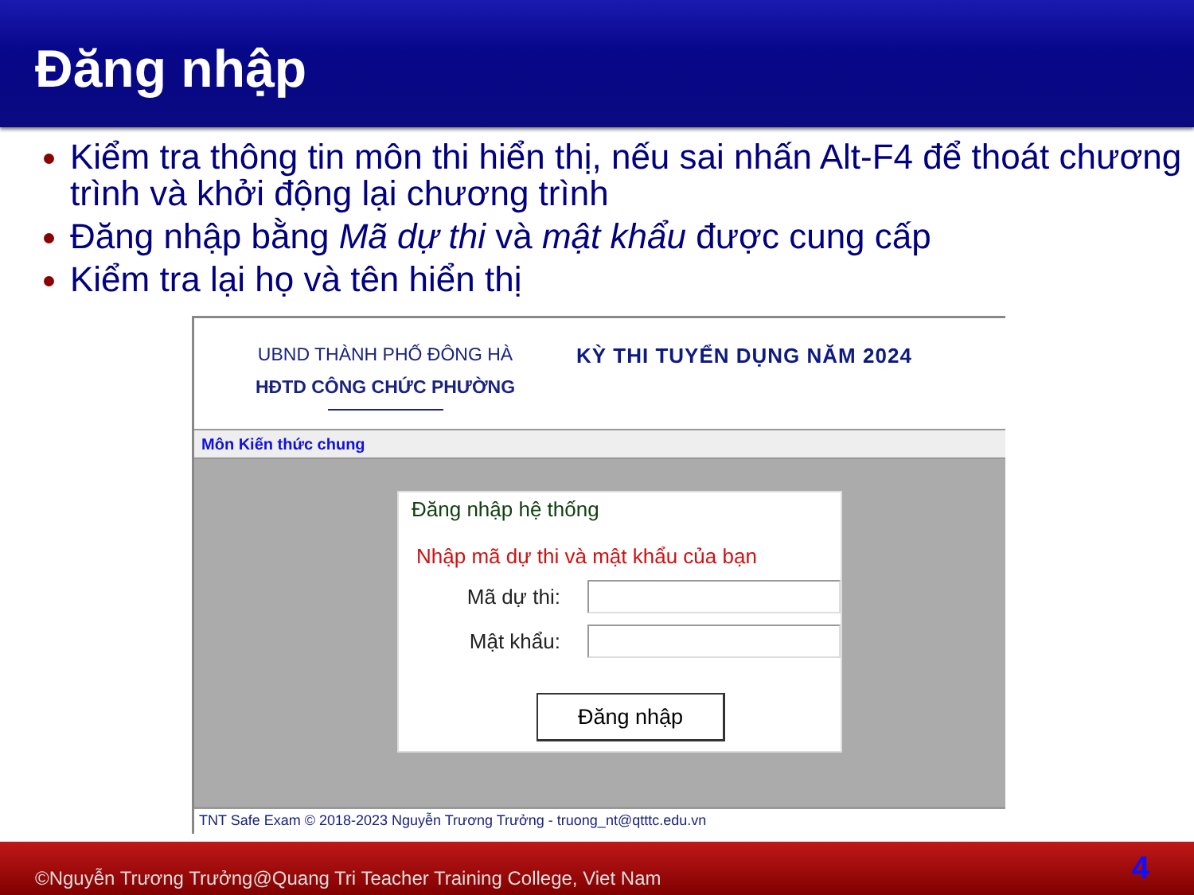Đăng nhập
Kiểm tra thông tin môn thi hiển thị, nếu sai nhấn Alt-F4 để thoát chương trình và khởi động lại chương trình
Đăng nhập bằng Mã dự thi và mật khẩu được cung cấp
Kiểm tra lại họ và tên hiển thị
UBND THÀNH PHỐ ĐÔNG HÀ
HĐTD CÔNG CHỨC PHƯỜNG
KỲ THI TUYỂN DỤNG NĂM 2024
Môn Kiến thức chung
Đăng nhập hệ thống
Nhập mã dự thi và mật khẩu của bạn
Mã dự thi:
Mật khẩu:
Đăng nhập
TNT Safe Exam © 2018-2023 Nguyễn Trương Trưởng - truong_nt@qtttc.edu.vn
©Nguyễn Trương Trưởng@Quang Tri Teacher Training College, Viet Nam 4